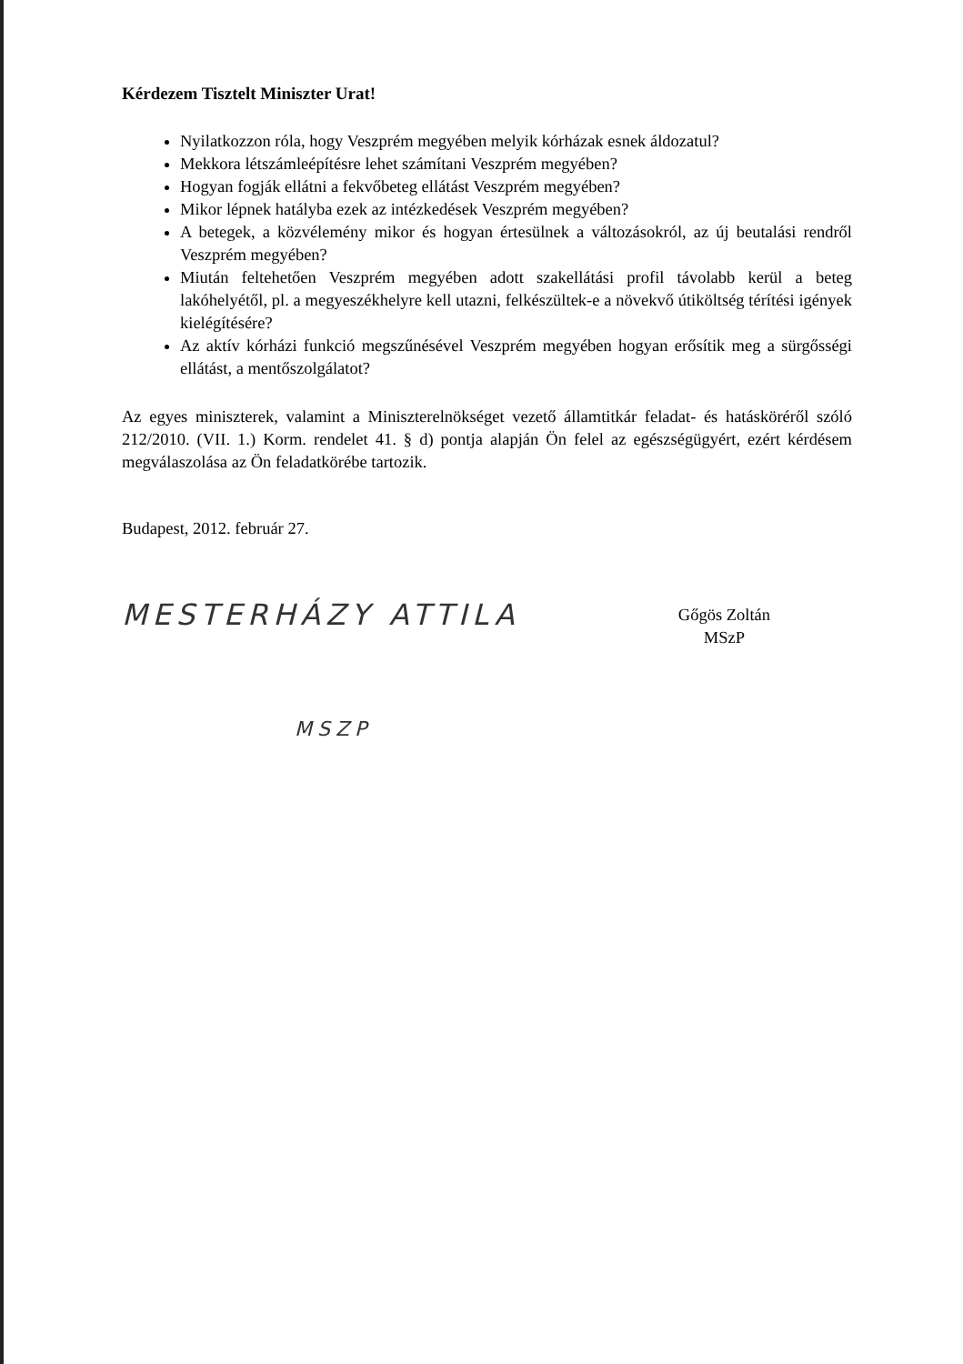Kérdezem Tisztelt Miniszter Urat!
Nyilatkozzon róla, hogy Veszprém megyében melyik kórházak esnek áldozatul?
Mekkora létszámleépítésre lehet számítani Veszprém megyében?
Hogyan fogják ellátni a fekvőbeteg ellátást Veszprém megyében?
Mikor lépnek hatályba ezek az intézkedések Veszprém megyében?
A betegek, a közvélemény mikor és hogyan értesülnek a változásokról, az új beutalási rendről Veszprém megyében?
Miután feltehetően Veszprém megyében adott szakellátási profil távolabb kerül a beteg lakóhelyétől, pl. a megyeszékhelyre kell utazni, felkészültek-e a növekvő útiköltség térítési igények kielégítésére?
Az aktív kórházi funkció megszűnésével Veszprém megyében hogyan erősítik meg a sürgősségi ellátást, a mentőszolgálatot?
Az egyes miniszterek, valamint a Miniszterelnökséget vezető államtitkár feladat- és hatásköréről szóló 212/2010. (VII. 1.) Korm. rendelet 41. § d) pontja alapján Ön felel az egészségügyért, ezért kérdésem megválaszolása az Ön feladatkörébe tartozik.
Budapest, 2012. február 27.
MESTERHÁZY ATTILA
MSZP
Gőgös Zoltán
MSzP